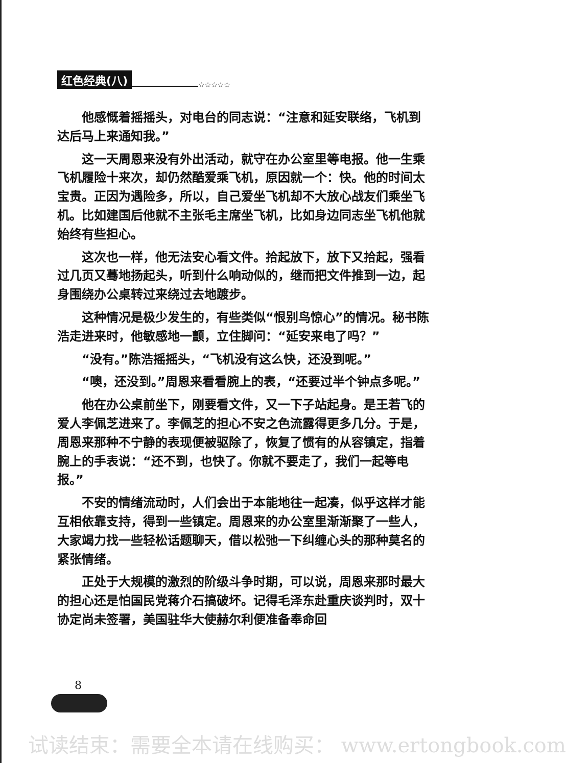红色经典(八) ☆☆☆☆☆
他感慨着摇摇头，对电台的同志说：“注意和延安联络，飞机到达后马上来通知我。”
这一天周恩来没有外出活动，就守在办公室里等电报。他一生乘飞机履险十来次，却仍然酷爱乘飞机，原因就一个：快。他的时间太宝贵。正因为遇险多，所以，自己爱坐飞机却不大放心战友们乘坐飞机。比如建国后他就不主张毛主席坐飞机，比如身边同志坐飞机他就始终有些担心。
这次也一样，他无法安心看文件。拾起放下，放下又拾起，强看过几页又蓦地扬起头，听到什么响动似的，继而把文件推到一边，起身围绕办公桌转过来绕过去地踱步。
这种情况是极少发生的，有些类似“恨别鸟惊心”的情况。秘书陈浩走进来时，他敏感地一颤，立住脚问：“延安来电了吗？”
“没有。”陈浩摇摇头，“飞机没有这么快，还没到呢。”
“噢，还没到。”周恩来看看腕上的表，“还要过半个钟点多呢。”
他在办公桌前坐下，刚要看文件，又一下子站起身。是王若飞的爱人李佩芝进来了。李佩芝的担心不安之色流露得更多几分。于是，周恩来那种不宁静的表现便被驱除了，恢复了惯有的从容镇定，指着腕上的手表说：“还不到，也快了。你就不要走了，我们一起等电报。”
不安的情绪流动时，人们会出于本能地往一起凑，似乎这样才能互相依靠支持，得到一些镇定。周恩来的办公室里渐渐聚了一些人，大家竭力找一些轻松话题聊天，借以松弛一下纠缠心头的那种莫名的紧张情绪。
正处于大规模的激烈的阶级斗争时期，可以说，周恩来那时最大的担心还是怕国民党蒋介石搞破坏。记得毛泽东赴重庆谈判时，双十协定尚未签署，美国驻华大使赫尔利便准备奉命回
8
试读结束：需要全本请在线购买： www.ertongbook.com